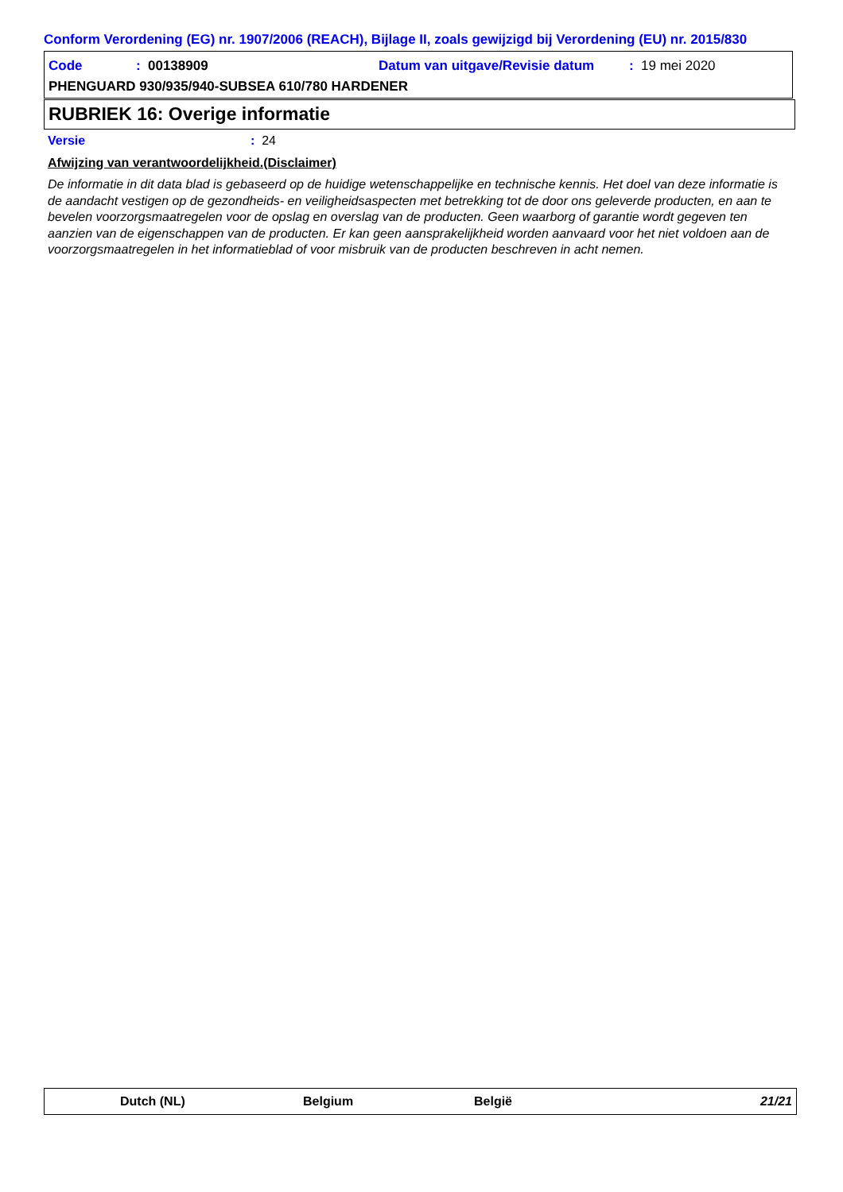Conform Verordening (EG) nr. 1907/2006 (REACH), Bijlage II, zoals gewijzigd bij Verordening (EU) nr. 2015/830
Code: 00138909 Datum van uitgave/Revisie datum: 19 mei 2020
PHENGUARD 930/935/940-SUBSEA 610/780 HARDENER
RUBRIEK 16: Overige informatie
Versie: 24
Afwijzing van verantwoordelijkheid.(Disclaimer)
De informatie in dit data blad is gebaseerd op de huidige wetenschappelijke en technische kennis. Het doel van deze informatie is de aandacht vestigen op de gezondheids- en veiligheidsaspecten met betrekking tot de door ons geleverde producten, en aan te bevelen voorzorgsmaatregelen voor de opslag en overslag van de producten. Geen waarborg of garantie wordt gegeven ten aanzien van de eigenschappen van de producten. Er kan geen aansprakelijkheid worden aanvaard voor het niet voldoen aan de voorzorgsmaatregelen in het informatieblad of voor misbruik van de producten beschreven in acht nemen.
Dutch (NL) Belgium België 21/21